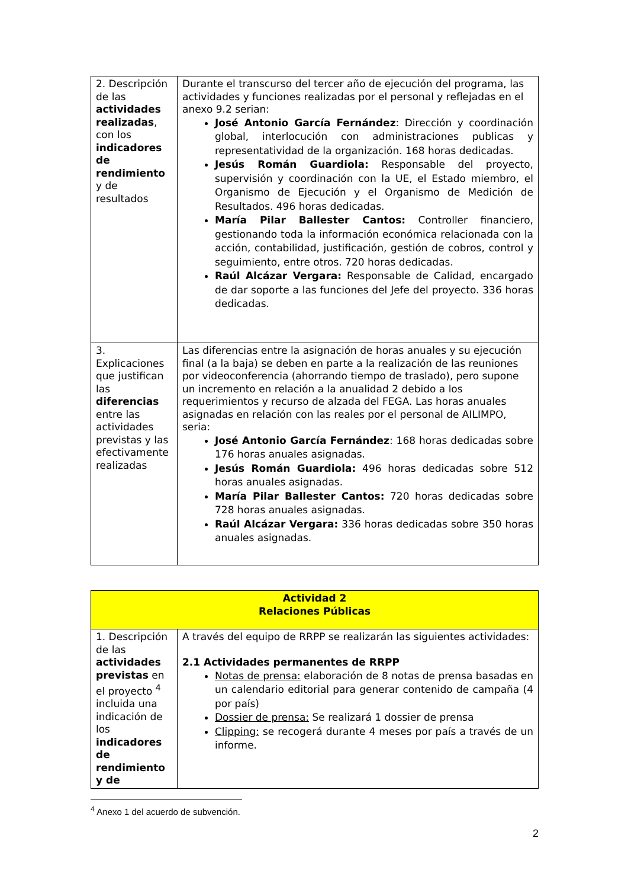| 2. Descripción de las actividades realizadas , con los indicadores de rendimiento y de resultados | Durante el transcurso del tercer año de ejecución del programa, las actividades y funciones realizadas por el personal y reflejadas en el anexo 9.2 serian: José Antonio García Fernández : Dirección y coordinación global, interlocución con administraciones publicas y representatividad de la organización. 168 horas dedicadas. Jesús Román Guardiola: Responsable del proyecto, supervisión y coordinación con la UE, el Estado miembro, el Organismo de Ejecución y el Organismo de Medición de Resultados. 496 horas dedicadas. María Pilar Ballester Cantos: Controller financiero, gestionando toda la información económica relacionada con la acción, contabilidad, justificación, gestión de cobros, control y seguimiento, entre otros. 720 horas dedicadas. Raúl Alcázar Vergara: Responsable de Calidad, encargado de dar soporte a las funciones del Jefe del proyecto. 336 horas dedicadas. |
| 3. Explicaciones que justifican las diferencias entre las actividades previstas y las efectivamente realizadas | Las diferencias entre la asignación de horas anuales y su ejecución final (a la baja) se deben en parte a la realización de las reuniones por videoconferencia (ahorrando tiempo de traslado), pero supone un incremento en relación a la anualidad 2 debido a los requerimientos y recurso de alzada del FEGA. Las horas anuales asignadas en relación con las reales por el personal de AILIMPO, seria: José Antonio García Fernández : 168 horas dedicadas sobre 176 horas anuales asignadas. Jesús Román Guardiola: 496 horas dedicadas sobre 512 horas anuales asignadas. María Pilar Ballester Cantos: 720 horas dedicadas sobre 728 horas anuales asignadas. Raúl Alcázar Vergara: 336 horas dedicadas sobre 350 horas anuales asignadas. |
| Actividad 2 Relaciones Públicas | |
| 1. Descripción de las actividades previstas en el proyecto <sup>4</sup> incluida una indicación de los indicadores de rendimiento y de | A través del equipo de RRPP se realizarán las siguientes actividades: 2.1 Actividades permanentes de RRPP Notas de prensa: elaboración de 8 notas de prensa basadas en un calendario editorial para generar contenido de campaña (4 por país) Dossier de prensa: Se realizará 1 dossier de prensa Clipping: se recogerá durante 4 meses por país a través de un informe. |
<sup>4</sup> Anexo 1 del acuerdo de subvención.
2